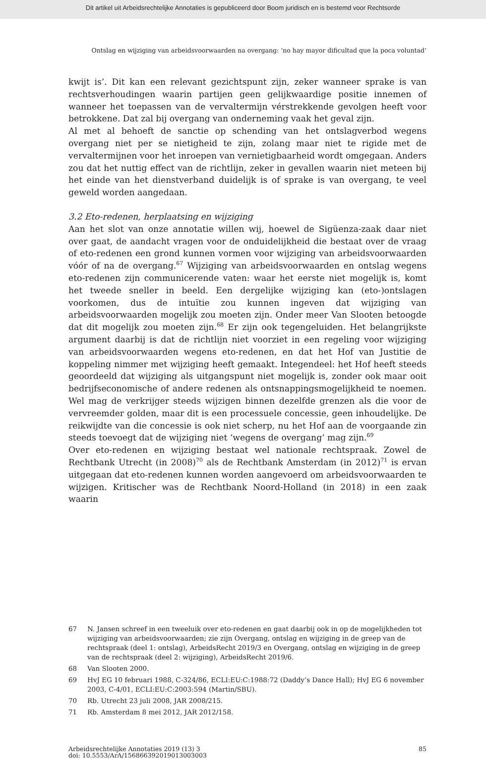Dit artikel uit Arbeidsrechtelijke Annotaties is gepubliceerd door Boom juridisch en is bestemd voor Rechtsorde
Ontslag en wijziging van arbeidsvoorwaarden na overgang: ‘no hay mayor dificultad que la poca voluntad’
kwijt is’. Dit kan een relevant gezichtspunt zijn, zeker wanneer sprake is van rechtsverhoudingen waarin partijen geen gelijkwaardige positie innemen of wanneer het toepassen van de vervaltermijn vérstrekkende gevolgen heeft voor betrokkene. Dat zal bij overgang van onderneming vaak het geval zijn.
Al met al behoeft de sanctie op schending van het ontslagverbod wegens overgang niet per se nietigheid te zijn, zolang maar niet te rigide met de vervaltermijnen voor het inroepen van vernietigbaarheid wordt omgegaan. Anders zou dat het nuttig effect van de richtlijn, zeker in gevallen waarin niet meteen bij het einde van het dienstverband duidelijk is of sprake is van overgang, te veel geweld worden aangedaan.
3.2 Eto-redenen, herplaatsing en wijziging
Aan het slot van onze annotatie willen wij, hoewel de Sigüenza-zaak daar niet over gaat, de aandacht vragen voor de onduidelijkheid die bestaat over de vraag of eto-redenen een grond kunnen vormen voor wijziging van arbeidsvoorwaarden vóór of na de overgang.<sup>67</sup> Wijziging van arbeidsvoorwaarden en ontslag wegens eto-redenen zijn communicerende vaten: waar het eerste niet mogelijk is, komt het tweede sneller in beeld. Een dergelijke wijziging kan (eto-)ontslagen voorkomen, dus de intuïtie zou kunnen ingeven dat wijziging van arbeidsvoorwaarden mogelijk zou moeten zijn. Onder meer Van Slooten betoogde dat dit mogelijk zou moeten zijn.<sup>68</sup> Er zijn ook tegengeluiden. Het belangrijkste argument daarbij is dat de richtlijn niet voorziet in een regeling voor wijziging van arbeidsvoorwaarden wegens eto-redenen, en dat het Hof van Justitie de koppeling nimmer met wijziging heeft gemaakt. Integendeel: het Hof heeft steeds geoordeeld dat wijziging als uitgangspunt niet mogelijk is, zonder ook maar ooit bedrijfseconomische of andere redenen als ontsnappingsmogelijkheid te noemen. Wel mag de verkrijger steeds wijzigen binnen dezelfde grenzen als die voor de vervreemder golden, maar dit is een processuele concessie, geen inhoudelijke. De reikwijdte van die concessie is ook niet scherp, nu het Hof aan de voorgaande zin steeds toevoegt dat de wijziging niet ‘wegens de overgang’ mag zijn.<sup>69</sup>
Over eto-redenen en wijziging bestaat wel nationale rechtspraak. Zowel de Rechtbank Utrecht (in 2008)<sup>70</sup> als de Rechtbank Amsterdam (in 2012)<sup>71</sup> is ervan uitgegaan dat eto-redenen kunnen worden aangevoerd om arbeidsvoorwaarden te wijzigen. Kritischer was de Rechtbank Noord-Holland (in 2018) in een zaak waarin
67 N. Jansen schreef in een tweeluik over eto-redenen en gaat daarbij ook in op de mogelijkheden tot wijziging van arbeidsvoorwaarden; zie zijn Overgang, ontslag en wijziging in de greep van de rechtspraak (deel 1: ontslag), ArbeidsRecht 2019/3 en Overgang, ontslag en wijziging in de greep van de rechtspraak (deel 2: wijziging), ArbeidsRecht 2019/6.
68 Van Slooten 2000.
69 HvJ EG 10 februari 1988, C-324/86, ECLI:EU:C:1988:72 (Daddy’s Dance Hall); HvJ EG 6 november 2003, C-4/01, ECLI:EU:C:2003:594 (Martin/SBU).
70 Rb. Utrecht 23 juli 2008, JAR 2008/215.
71 Rb. Amsterdam 8 mei 2012, JAR 2012/158.
Arbeidsrechtelijke Annotaties 2019 (13) 3
doi: 10.5553/ArA/156866392019013003003
85